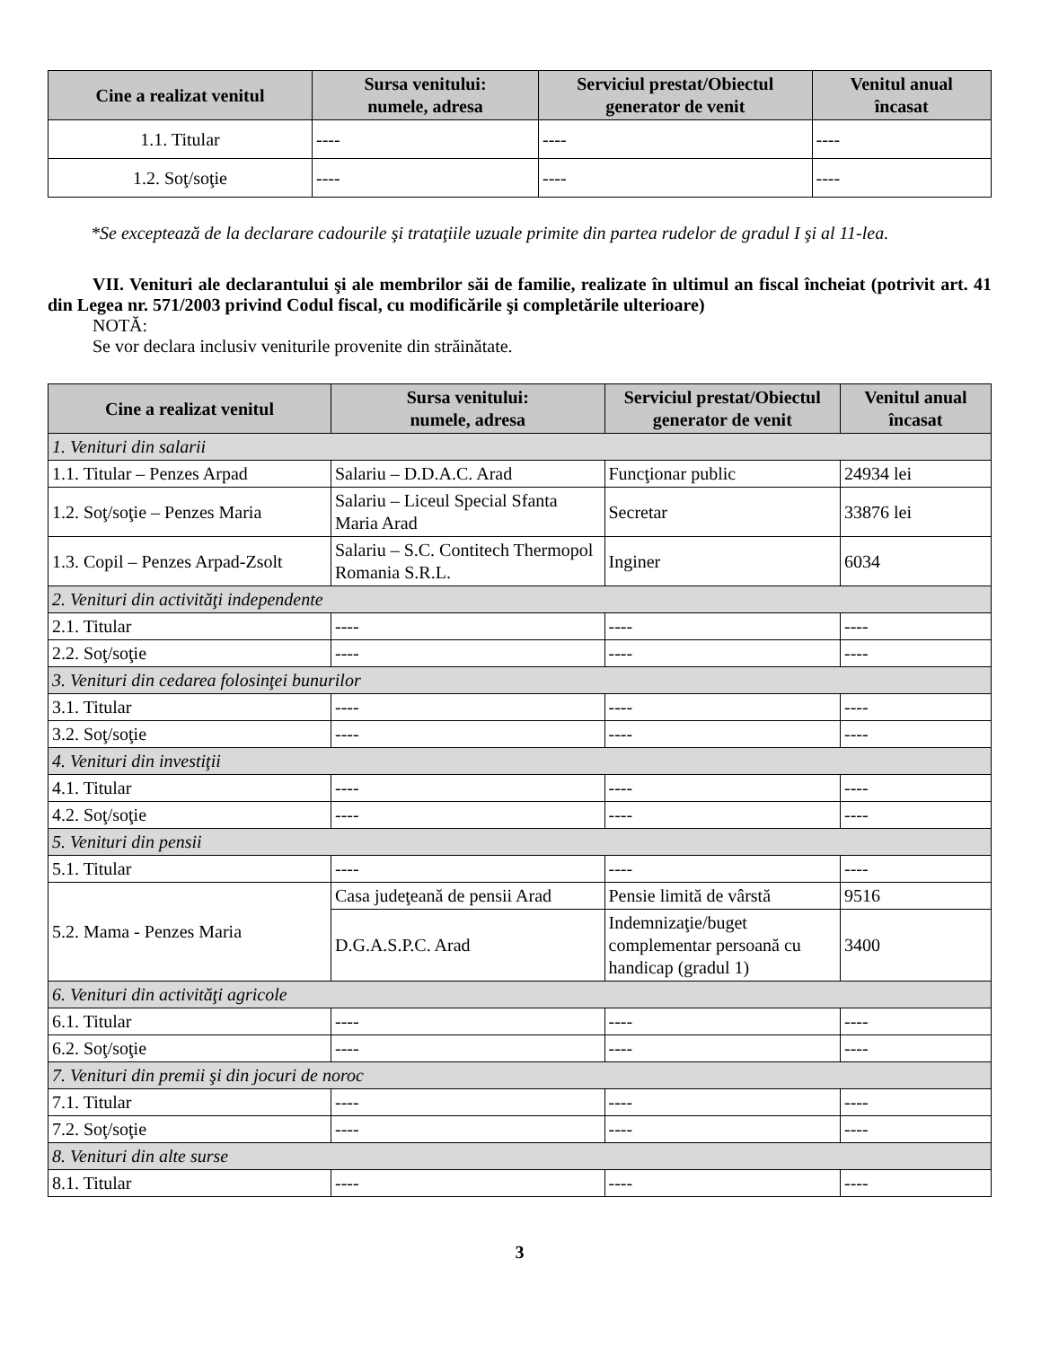| Cine a realizat venitul | Sursa venitului: numele, adresa | Serviciul prestat/Obiectul generator de venit | Venitul anual încasat |
| --- | --- | --- | --- |
| 1.1. Titular | ---- | ---- | ---- |
| 1.2. Soţ/soţie | ---- | ---- | ---- |
*Se exceptează de la declarare cadourile şi trataţiile uzuale primite din partea rudelor de gradul I şi al 11-lea.
VII. Venituri ale declarantului şi ale membrilor săi de familie, realizate în ultimul an fiscal încheiat (potrivit art. 41 din Legea nr. 571/2003 privind Codul fiscal, cu modificările şi completările ulterioare)
NOTĂ:
Se vor declara inclusiv veniturile provenite din străinătate.
| Cine a realizat venitul | Sursa venitului: numele, adresa | Serviciul prestat/Obiectul generator de venit | Venitul anual încasat |
| --- | --- | --- | --- |
| 1. Venituri din salarii | | | |
| 1.1. Titular – Penzes Arpad | Salariu – D.D.A.C. Arad | Funcţionar public | 24934 lei |
| 1.2. Soţ/soţie – Penzes Maria | Salariu – Liceul Special Sfanta Maria Arad | Secretar | 33876 lei |
| 1.3. Copil – Penzes Arpad-Zsolt | Salariu – S.C. Contitech Thermopol Romania S.R.L. | Inginer | 6034 |
| 2. Venituri din activităţi independente | | | |
| 2.1. Titular | ---- | ---- | ---- |
| 2.2. Soţ/soţie | ---- | ---- | ---- |
| 3. Venituri din cedarea folosinţei bunurilor | | | |
| 3.1. Titular | ---- | ---- | ---- |
| 3.2. Soţ/soţie | ---- | ---- | ---- |
| 4. Venituri din investiţii | | | |
| 4.1. Titular | ---- | ---- | ---- |
| 4.2. Soţ/soţie | ---- | ---- | ---- |
| 5. Venituri din pensii | | | |
| 5.1. Titular | ---- | ---- | ---- |
| 5.2. Mama - Penzes Maria | Casa judeţeană de pensii Arad | Pensie limită de vârstă | 9516 |
| | D.G.A.S.P.C. Arad | Indemnizaţie/buget complementar persoană cu handicap (gradul 1) | 3400 |
| 6. Venituri din activităţi agricole | | | |
| 6.1. Titular | ---- | ---- | ---- |
| 6.2. Soţ/soţie | ---- | ---- | ---- |
| 7. Venituri din premii şi din jocuri de noroc | | | |
| 7.1. Titular | ---- | ---- | ---- |
| 7.2. Soţ/soţie | ---- | ---- | ---- |
| 8. Venituri din alte surse | | | |
| 8.1. Titular | ---- | ---- | ---- |
3